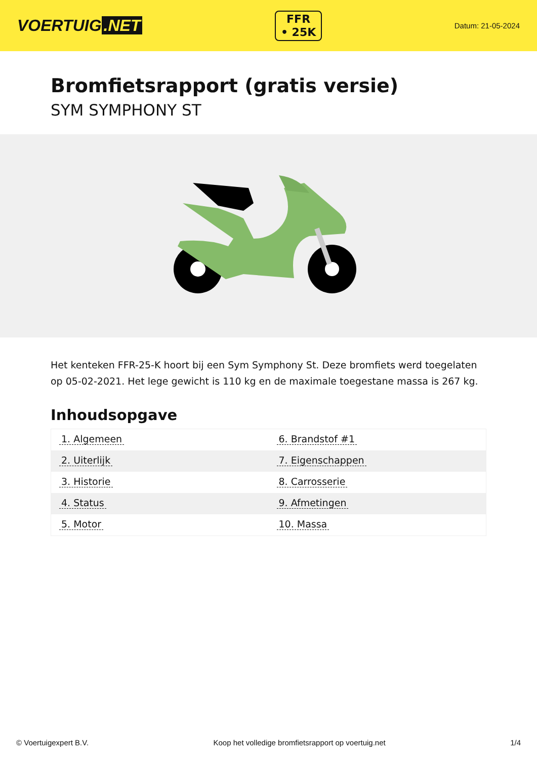VOERTUIG.NET
FFR
• 25K
Datum: 21-05-2024
Bromfietsrapport (gratis versie)
SYM SYMPHONY ST
Het kenteken FFR-25-K hoort bij een Sym Symphony St. Deze bromfiets werd toegelaten op 05-02-2021. Het lege gewicht is 110 kg en de maximale toegestane massa is 267 kg.
Inhoudsopgave
| 1. Algemeen | 6. Brandstof #1 |
| 2. Uiterlijk | 7. Eigenschappen |
| 3. Historie | 8. Carrosserie |
| 4. Status | 9. Afmetingen |
| 5. Motor | 10. Massa |
© Voertuigexpert B.V. Koop het volledige bromfietsrapport op voertuig.net 1/4